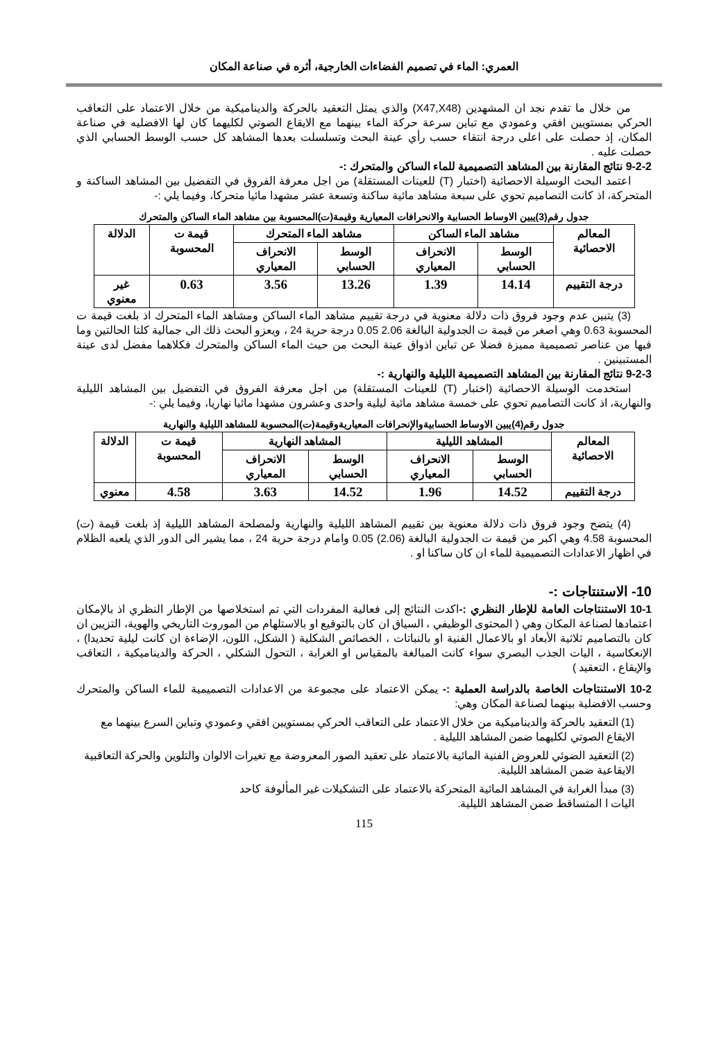العمري: الماء في تصميم الفضاءات الخارجية، أثره في صناعة المكان
من خلال ما تقدم نجد ان المشهدين (X47,X48) والذي يمثل التعقيد بالحركة والديناميكية من خلال الاعتماد على التعاقب الحركي بمستويين افقي وعمودي مع تباين سرعة حركة الماء بينهما مع الايقاع الصوتي لكليهما كان لها الافضليه في صناعة المكان، إذ حصلت على اعلى درجة انتقاء حسب رأي عينة البحث وتسلسلت بعدها المشاهد كل حسب الوسط الحسابي الذي حصلت عليه .
9-2-2 نتائج المقارنة بين المشاهد التصميمية للماء الساكن والمتحرك :-
اعتمد البحث الوسيلة الاحصائية (اختبار (T) للعينات المستقلة) من اجل معرفة الفروق في التفضيل بين المشاهد الساكنة و المتحركة، اذ كانت التصاميم تحوي على سبعة مشاهد مائية ساكنة وتسعة عشر مشهدا مائيا متحركا، وفيما يلي :-
جدول رقم(3)يبين الاوساط الحسابية والانحرافات المعيارية وقيمة(ت)المحسوبة بين مشاهد الماء الساكن والمتحرك
| المعالم الاحصائية | مشاهد الماء الساكن | | مشاهد الماء المتحرك | | قيمة ت المحسوبة | الدلالة |
| --- | --- | --- | --- | --- | --- | --- |
| | الوسط الحسابي | الانحراف المعياري | الوسط الحسابي | الانحراف المعياري | | |
| درجة التقييم | 14.14 | 1.39 | 13.26 | 3.56 | 0.63 | غير معنوي |
(3) يتبين عدم وجود فروق ذات دلالة معنوية في درجة تقييم مشاهد الماء الساكن ومشاهد الماء المتحرك اذ بلغت قيمة ت المحسوبة 0.63 وهي اصغر من قيمة ت الجدولية البالغة 2.06 0.05 درجة حرية 24 ، ويعزو البحث ذلك الى جمالية كلتا الحالتين وما فيها من عناصر تصميمية مميزة فضلا عن تباين اذواق عينة البحث من حيث الماء الساكن والمتحرك فكلاهما مفضل لدى عينة المستبينين .
9-2-3 نتائج المقارنة بين المشاهد التصميمية الليلية والنهارية :-
استخدمت الوسيلة الاحصائية (اختبار (T) للعينات المستقلة) من اجل معرفة الفروق في التفضيل بين المشاهد الليلية والنهارية، اذ كانت التصاميم تحوي على خمسة مشاهد مائية ليلية واحدى وعشرون مشهدا مائيا نهاريا، وفيما يلي :-
جدول رقم(4)يبين الاوساط الحسابيةوالإنحرافات المعياريةوقيمة(ت)المحسوبة للمشاهد الليلية والنهارية
| المعالم الاحصائية | المشاهد الليلية | | المشاهد النهارية | | قيمة ت المحسوبة | الدلالة |
| --- | --- | --- | --- | --- | --- | --- |
| | الوسط الحسابي | الانحراف المعياري | الوسط الحسابي | الانحراف المعياري | | |
| درجة التقييم | 14.52 | 1.96 | 14.52 | 3.63 | 4.58 | معنوي |
(4) يتضح وجود فروق ذات دلالة معنوية بين تقييم المشاهد الليلية والنهارية ولمصلحة المشاهد الليلية إذ بلغت قيمة (ت) المحسوبة 4.58 وهي اكبر من قيمة ت الجدولية البالغة (2.06) 0.05 وامام درجة حرية 24 ، مما يشير الى الدور الذي يلعبه الظلام في اظهار الاعدادات التصميمية للماء ان كان ساكنا او .
10- الاستنتاجات :-
10-1 الاستنتاجات العامة للإطار النظري :-اكدت النتائج إلى فعالية المفردات التي تم استخلاصها من الإطار النظري اذ بالإمكان اعتمادها لصناعة المكان وهي ( المحتوى الوظيفي ، السياق ان كان بالتوقيع او بالاستلهام من الموروث التاريخي والهوية، التزيين ان كان بالتصاميم ثلاثية الأبعاد او بالاعمال الفنية او بالنباتات ، الخصائص الشكلية ( الشكل، اللون، الإضاءة ان كانت ليلية تحديدا) ، الإنعكاسية ، اليات الجذب البصري سواء كانت المبالغة بالمقياس او الغرابة ، التحول الشكلي ، الحركة والديناميكية ، التعاقب والإيقاع ، التعقيد )
10-2 الاستنتاجات الخاصة بالدراسة العملية :- يمكن الاعتماد على مجموعة من الاعدادات التصميمية للماء الساكن والمتحرك وحسب الافضلية بينهما لصناعة المكان وهي:
(1) التعقيد بالحركة والديناميكية من خلال الاعتماد على التعاقب الحركي بمستويين افقي وعمودي وتباين السرع بينهما مع الايقاع الصوتي لكليهما ضمن المشاهد الليلية .
(2) التعقيد الضوئي للعروض الفنية المائية بالاعتماد على تعقيد الصور المعروضة مع تغيرات الالوان والتلوين والحركة التعاقبية الايقاعية ضمن المشاهد الليلية.
(3) مبدأ الغرابة في المشاهد المائية المتحركة بالاعتماد على التشكيلات غير المألوفة كاحد اليات ا المتساقط ضمن المشاهد الليلية.
115